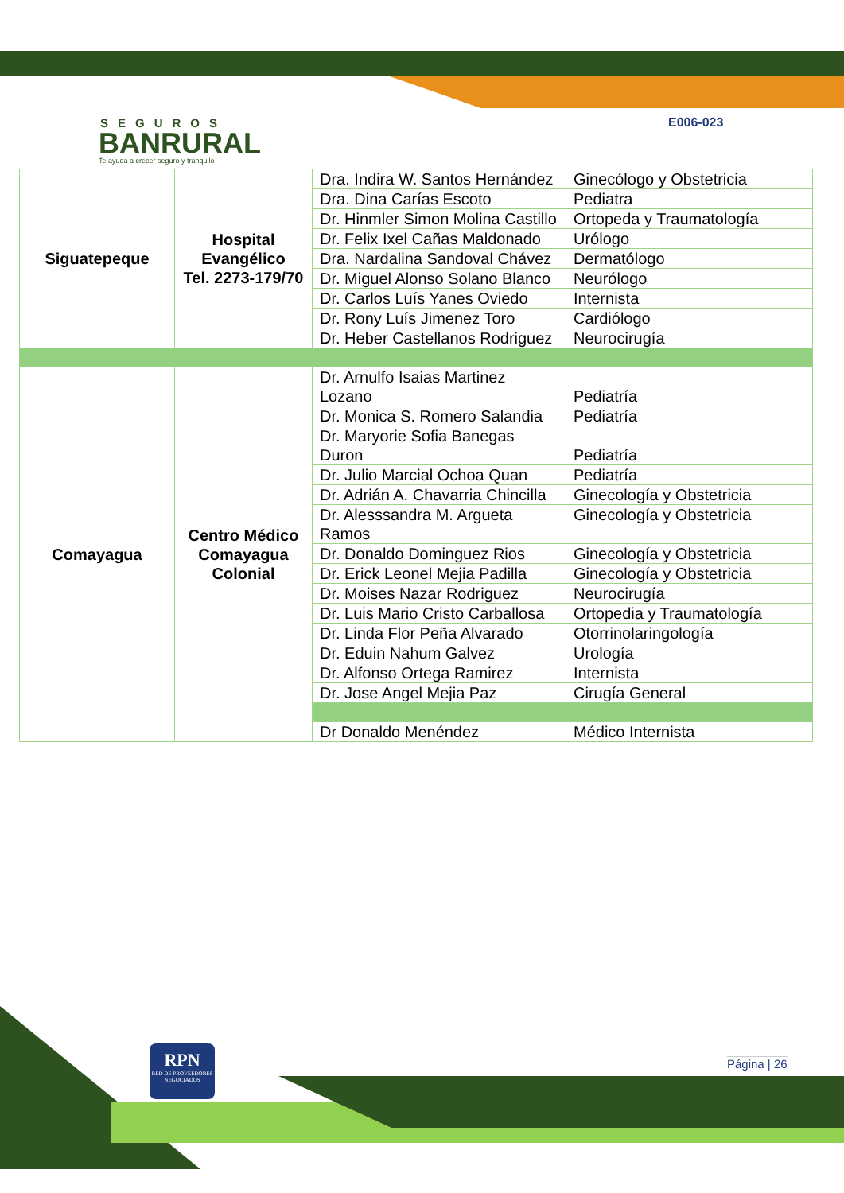SEGUROS
BANRURAL
Te ayuda a crecer seguro y tranquilo
E006-023
| Siguatepeque | Hospital Evangélico Tel. 2273-179/70 | Dra. Indira W. Santos Hernández | Ginecólogo y Obstetricia |
| | | Dra. Dina Carías Escoto | Pediatra |
| | | Dr. Hinmler Simon Molina Castillo | Ortopeda y Traumatología |
| | | Dr. Felix Ixel Cañas Maldonado | Urólogo |
| | | Dra. Nardalina Sandoval Chávez | Dermatólogo |
| | | Dr. Miguel Alonso Solano Blanco | Neurólogo |
| | | Dr. Carlos Luís Yanes Oviedo | Internista |
| | | Dr. Rony Luís Jimenez Toro | Cardiólogo |
| | | Dr. Heber Castellanos Rodriguez | Neurocirugía |
| Comayagua | Centro Médico Comayagua Colonial | Dr. Arnulfo Isaias Martinez Lozano | Pediatría |
| | | Dr. Monica S. Romero Salandia | Pediatría |
| | | Dr. Maryorie Sofia Banegas Duron | Pediatría |
| | | Dr. Julio Marcial Ochoa Quan | Pediatría |
| | | Dr. Adrián A. Chavarria Chincilla | Ginecología y Obstetricia |
| | | Dr. Alesssandra M. Argueta Ramos | Ginecología y Obstetricia |
| | | Dr. Donaldo Dominguez Rios | Ginecología y Obstetricia |
| | | Dr. Erick Leonel Mejia Padilla | Ginecología y Obstetricia |
| | | Dr. Moises Nazar Rodriguez | Neurocirugía |
| | | Dr. Luis Mario Cristo Carballosa | Ortopedia y Traumatología |
| | | Dr. Linda Flor Peña Alvarado | Otorrinolaringología |
| | | Dr. Eduin Nahum Galvez | Urología |
| | | Dr. Alfonso Ortega Ramirez | Internista |
| | | Dr. Jose Angel Mejia Paz | Cirugía General |
| | | Dr Donaldo Menéndez | Médico Internista |
RPN
RED DE PROVEEDORES NEGOCIADOS
Página | 26